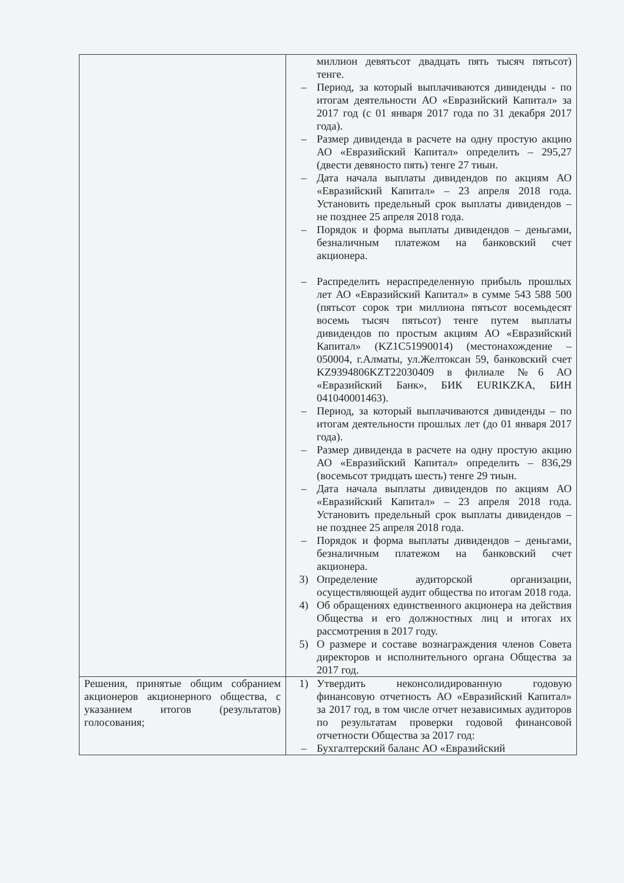| | миллион девятьсот двадцать пять тысяч пятьсот) тенге. – Период, за который выплачиваются дивиденды - по итогам деятельности АО «Евразийский Капитал» за 2017 год (с 01 января 2017 года по 31 декабря 2017 года). – Размер дивиденда в расчете на одну простую акцию АО «Евразийский Капитал» определить – 295,27 (двести девяносто пять) тенге 27 тиын. – Дата начала выплаты дивидендов по акциям АО «Евразийский Капитал» – 23 апреля 2018 года. Установить предельный срок выплаты дивидендов – не позднее 25 апреля 2018 года. – Порядок и форма выплаты дивидендов – деньгами, безналичным платежом на банковский счет акционера. – Распределить нераспределенную прибыль прошлых лет АО «Евразийский Капитал» в сумме 543 588 500 (пятьсот сорок три миллиона пятьсот восемьдесят восемь тысяч пятьсот) тенге путем выплаты дивидендов по простым акциям АО «Евразийский Капитал» (KZ1C51990014) (местонахождение – 050004, г.Алматы, ул.Желтоксан 59, банковский счет KZ9394806KZT22030409 в филиале №6 АО «Евразийский Банк», БИК EURIKZKA, БИН 041040001463). – Период, за который выплачиваются дивиденды – по итогам деятельности прошлых лет (до 01 января 2017 года). – Размер дивиденда в расчете на одну простую акцию АО «Евразийский Капитал» определить – 836,29 (восемьсот тридцать шесть) тенге 29 тиын. – Дата начала выплаты дивидендов по акциям АО «Евразийский Капитал» – 23 апреля 2018 года. Установить предельный срок выплаты дивидендов – не позднее 25 апреля 2018 года. – Порядок и форма выплаты дивидендов – деньгами, безналичным платежом на банковский счет акционера. 3) Определение аудиторской организации, осуществляющей аудит общества по итогам 2018 года. 4) Об обращениях единственного акционера на действия Общества и его должностных лиц и итогах их рассмотрения в 2017 году. 5) О размере и составе вознаграждения членов Совета директоров и исполнительного органа Общества за 2017 год. |
| Решения, принятые общим собранием акционеров акционерного общества, с указанием итогов (результатов) голосования; | 1) Утвердить неконсолидированную годовую финансовую отчетность АО «Евразийский Капитал» за 2017 год, в том числе отчет независимых аудиторов по результатам проверки годовой финансовой отчетности Общества за 2017 год: – Бухгалтерский баланс АО «Евразийский |